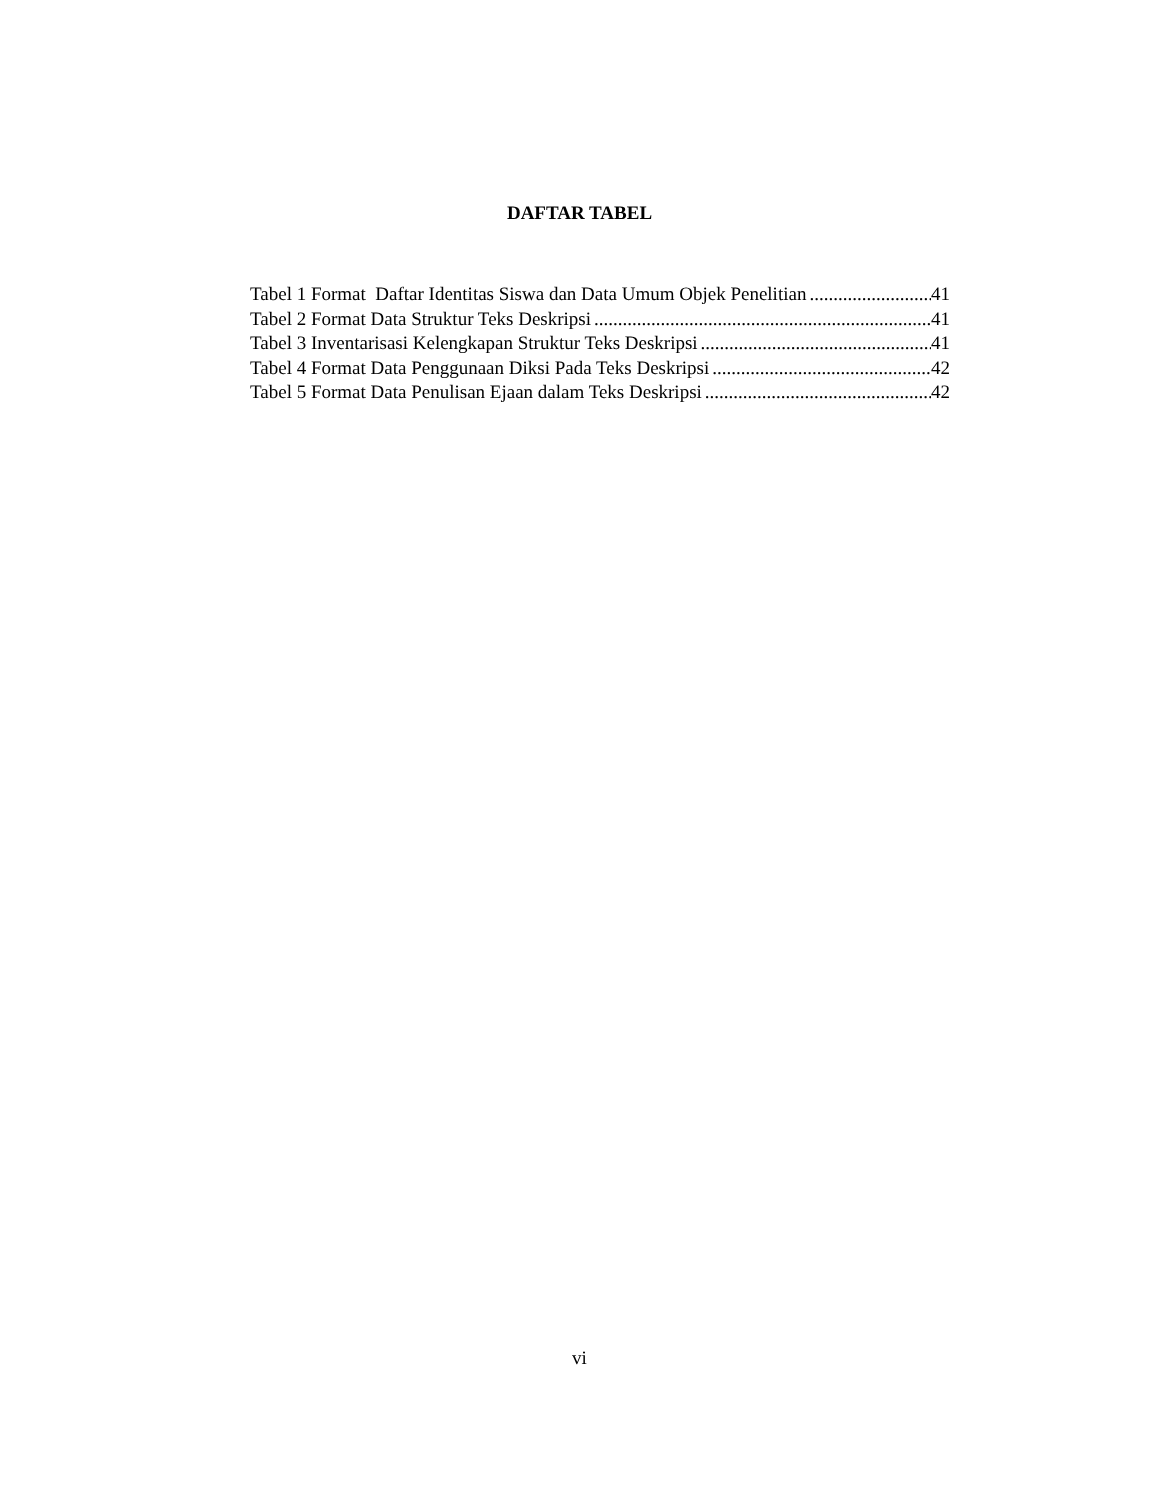DAFTAR TABEL
Tabel 1 Format Daftar Identitas Siswa dan Data Umum Objek Penelitian 41
Tabel 2 Format Data Struktur Teks Deskripsi 41
Tabel 3 Inventarisasi Kelengkapan Struktur Teks Deskripsi 41
Tabel 4 Format Data Penggunaan Diksi Pada Teks Deskripsi 42
Tabel 5 Format Data Penulisan Ejaan dalam Teks Deskripsi 42
vi